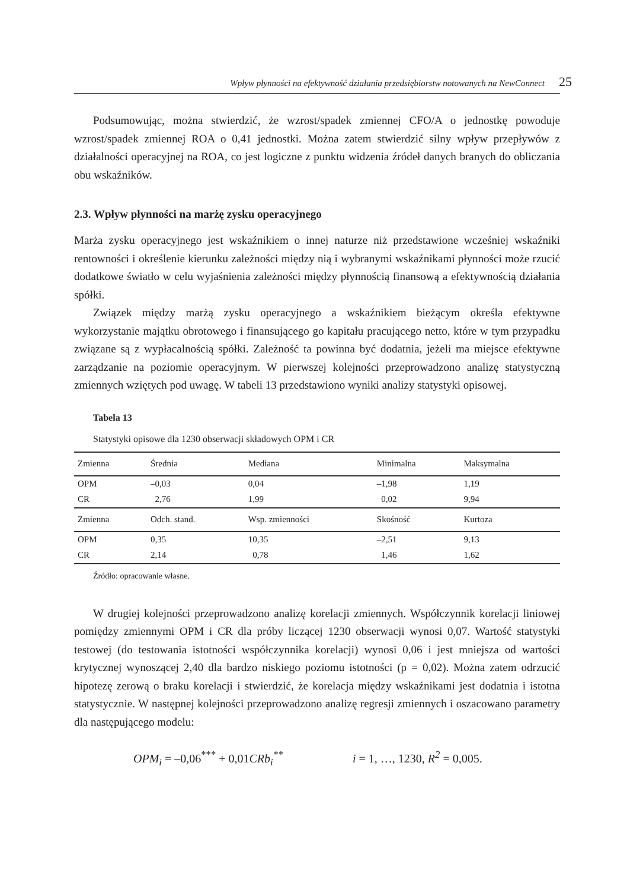Wpływ płynności na efektywność działania przedsiębiorstw notowanych na NewConnect 25
Podsumowując, można stwierdzić, że wzrost/spadek zmiennej CFO/A o jednostkę powoduje wzrost/spadek zmiennej ROA o 0,41 jednostki. Można zatem stwierdzić silny wpływ przepływów z działalności operacyjnej na ROA, co jest logiczne z punktu widzenia źródeł danych branych do obliczania obu wskaźników.
2.3. Wpływ płynności na marżę zysku operacyjnego
Marża zysku operacyjnego jest wskaźnikiem o innej naturze niż przedstawione wcześniej wskaźniki rentowności i określenie kierunku zależności między nią i wybranymi wskaźnikami płynności może rzucić dodatkowe światło w celu wyjaśnienia zależności między płynnością finansową a efektywnością działania spółki.
Związek między marżą zysku operacyjnego a wskaźnikiem bieżącym określa efektywne wykorzystanie majątku obrotowego i finansującego go kapitału pracującego netto, które w tym przypadku związane są z wypłacalnością spółki. Zależność ta powinna być dodatnia, jeżeli ma miejsce efektywne zarządzanie na poziomie operacyjnym. W pierwszej kolejności przeprowadzono analizę statystyczną zmiennych wziętych pod uwagę. W tabeli 13 przedstawiono wyniki analizy statystyki opisowej.
Tabela 13
Statystyki opisowe dla 1230 obserwacji składowych OPM i CR
| Zmienna | Średnia | Mediana | Minimalna | Maksymalna |
| --- | --- | --- | --- | --- |
| OPM | –0,03 | 0,04 | –1,98 | 1,19 |
| CR | 2,76 | 1,99 | 0,02 | 9,94 |
| Zmienna | Odch. stand. | Wsp. zmienności | Skośność | Kurtoza |
| OPM | 0,35 | 10,35 | –2,51 | 9,13 |
| CR | 2,14 | 0,78 | 1,46 | 1,62 |
Źródło: opracowanie własne.
W drugiej kolejności przeprowadzono analizę korelacji zmiennych. Współczynnik korelacji liniowej pomiędzy zmiennymi OPM i CR dla próby liczącej 1230 obserwacji wynosi 0,07. Wartość statystyki testowej (do testowania istotności współczynnika korelacji) wynosi 0,06 i jest mniejsza od wartości krytycznej wynoszącej 2,40 dla bardzo niskiego poziomu istotności (p = 0,02). Można zatem odrzucić hipotezę zerową o braku korelacji i stwierdzić, że korelacja między wskaźnikami jest dodatnia i istotna statystycznie. W następnej kolejności przeprowadzono analizę regresji zmiennych i oszacowano parametry dla następującego modelu:
OPM<sub>i</sub> = –0,06<sup>***</sup> + 0,01 CRb<sub>i</sub><sup>**</sup> i = 1, …, 1230, R<sup>2</sup> = 0,005.